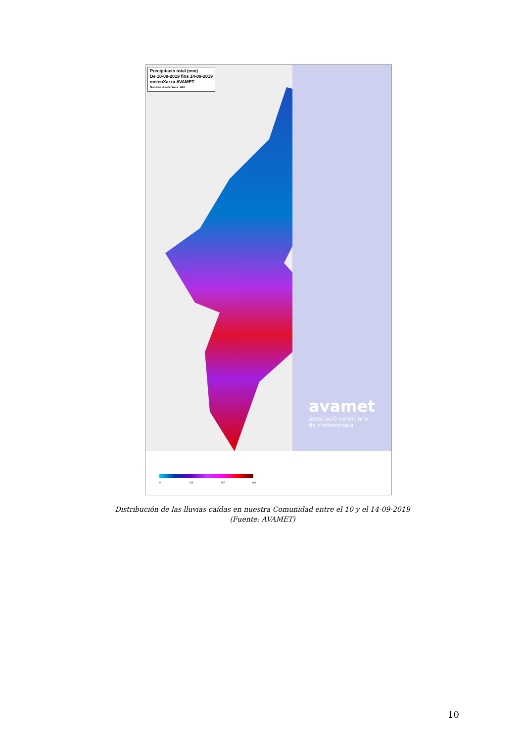Precipitació total (mm)
De 10-09-2019 fins 14-09-2019
meteoXarxa AVAMET
Nombre d'estacions: 440
avamet
associació valenciana
de meteorologia
0 133 267 400
Distribución de las lluvias caídas en nuestra Comunidad entre el 10 y el 14-09-2019
(Fuente: AVAMET)
10